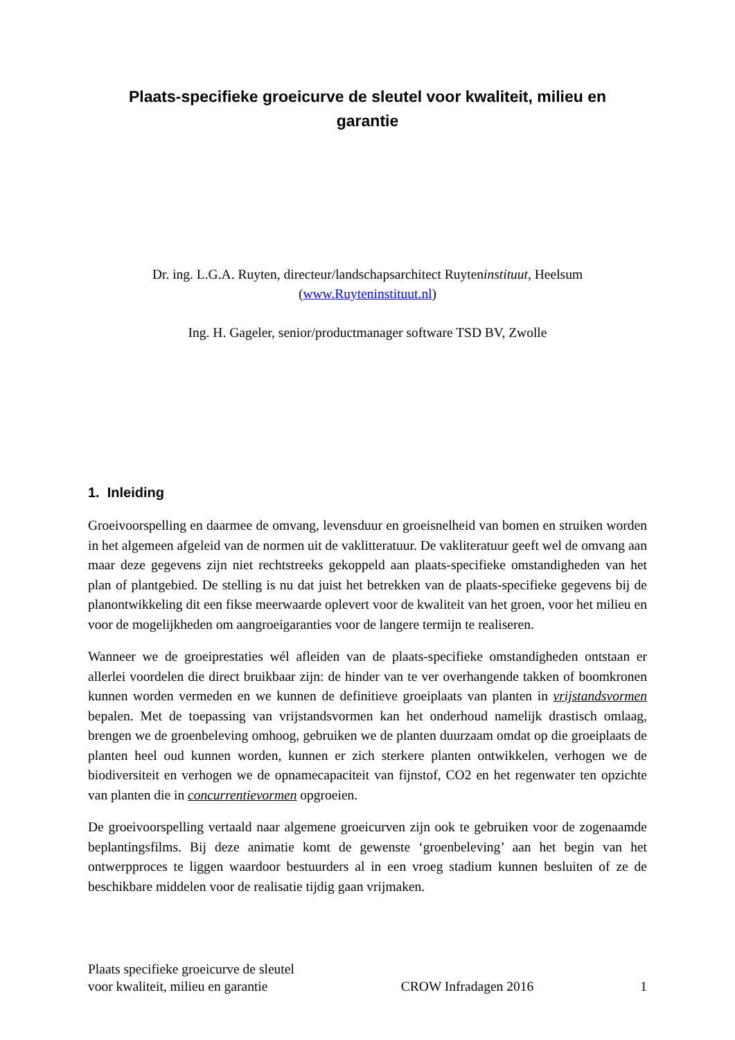Plaats-specifieke groeicurve de sleutel voor kwaliteit, milieu en garantie
Dr. ing. L.G.A. Ruyten, directeur/landschapsarchitect Ruyteninstituut, Heelsum
(www.Ruyteninstituut.nl)
Ing. H. Gageler, senior/productmanager software TSD BV, Zwolle
1. Inleiding
Groeivoorspelling en daarmee de omvang, levensduur en groeisnelheid van bomen en struiken worden in het algemeen afgeleid van de normen uit de vaklitteratuur. De vakliteratuur geeft wel de omvang aan maar deze gegevens zijn niet rechtstreeks gekoppeld aan plaats-specifieke omstandigheden van het plan of plantgebied. De stelling is nu dat juist het betrekken van de plaats-specifieke gegevens bij de planontwikkeling dit een fikse meerwaarde oplevert voor de kwaliteit van het groen, voor het milieu en voor de mogelijkheden om aangroeigaranties voor de langere termijn te realiseren.
Wanneer we de groeiprestaties wél afleiden van de plaats-specifieke omstandigheden ontstaan er allerlei voordelen die direct bruikbaar zijn: de hinder van te ver overhangende takken of boomkronen kunnen worden vermeden en we kunnen de definitieve groeiplaats van planten in vrijstandsvormen bepalen. Met de toepassing van vrijstandsvormen kan het onderhoud namelijk drastisch omlaag, brengen we de groenbeleving omhoog, gebruiken we de planten duurzaam omdat op die groeiplaats de planten heel oud kunnen worden, kunnen er zich sterkere planten ontwikkelen, verhogen we de biodiversiteit en verhogen we de opnamecapaciteit van fijnstof, CO2 en het regenwater ten opzichte van planten die in concurrentievormen opgroeien.
De groeivoorspelling vertaald naar algemene groeicurven zijn ook te gebruiken voor de zogenaamde beplantingsfilms. Bij deze animatie komt de gewenste ‘groenbeleving’ aan het begin van het ontwerpproces te liggen waardoor bestuurders al in een vroeg stadium kunnen besluiten of ze de beschikbare middelen voor de realisatie tijdig gaan vrijmaken.
Plaats specifieke groeicurve de sleutel
voor kwaliteit, milieu en garantie CROW Infradagen 2016 1